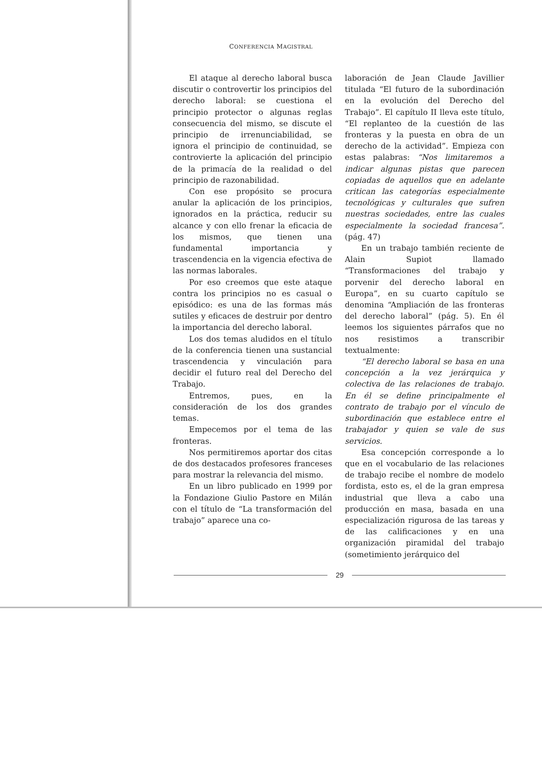CONFERENCIA MAGISTRAL
El ataque al derecho laboral busca discutir o controvertir los principios del derecho laboral: se cuestiona el principio protector o algunas reglas consecuencia del mismo, se discute el principio de irrenunciabilidad, se ignora el principio de continuidad, se controvierte la aplicación del principio de la primacía de la realidad o del principio de razonabilidad.
Con ese propósito se procura anular la aplicación de los principios, ignorados en la práctica, reducir su alcance y con ello frenar la eficacia de los mismos, que tienen una fundamental importancia y trascendencia en la vigencia efectiva de las normas laborales.
Por eso creemos que este ataque contra los principios no es casual o episódico: es una de las formas más sutiles y eficaces de destruir por dentro la importancia del derecho laboral.
Los dos temas aludidos en el título de la conferencia tienen una sustancial trascendencia y vinculación para decidir el futuro real del Derecho del Trabajo.
Entremos, pues, en la consideración de los dos grandes temas.
Empecemos por el tema de las fronteras.
Nos permitiremos aportar dos citas de dos destacados profesores franceses para mostrar la relevancia del mismo.
En un libro publicado en 1999 por la Fondazione Giulio Pastore en Milán con el título de “La transformación del trabajo” aparece una co-
laboración de Jean Claude Javillier titulada “El futuro de la subordinación en la evolución del Derecho del Trabajo”. El capítulo II lleva este título, “El replanteo de la cuestión de las fronteras y la puesta en obra de un derecho de la actividad”. Empieza con estas palabras: “Nos limitaremos a indicar algunas pistas que parecen copiadas de aquellos que en adelante critican las categorías especialmente tecnológicas y culturales que sufren nuestras sociedades, entre las cuales especialmente la sociedad francesa”. (pág. 47)
En un trabajo también reciente de Alain Supiot llamado “Transformaciones del trabajo y porvenir del derecho laboral en Europa”, en su cuarto capítulo se denomina “Ampliación de las fronteras del derecho laboral” (pág. 5). En él leemos los siguientes párrafos que no nos resistimos a transcribir textualmente:
“El derecho laboral se basa en una concepción a la vez jerárquica y colectiva de las relaciones de trabajo. En él se define principalmente el contrato de trabajo por el vínculo de subordinación que establece entre el trabajador y quien se vale de sus servicios.
Esa concepción corresponde a lo que en el vocabulario de las relaciones de trabajo recibe el nombre de modelo fordista, esto es, el de la gran empresa industrial que lleva a cabo una producción en masa, basada en una especialización rigurosa de las tareas y de las calificaciones y en una organización piramidal del trabajo (sometimiento jerárquico del
29